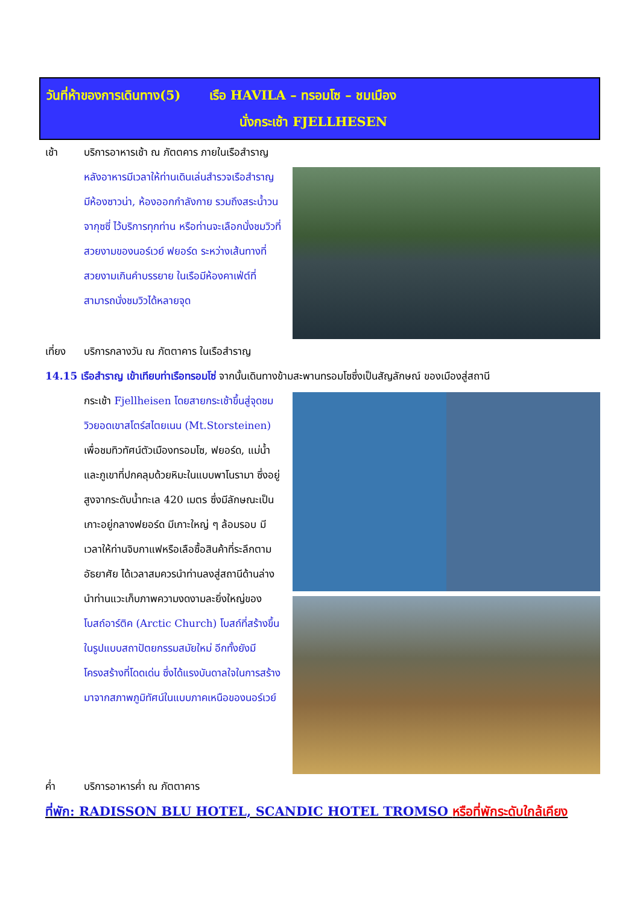วันที่ห้าของการเดินทาง(5) เรือ HAVILA – ทรอมโซ – ชมเมือง
นั่งกระเช้า FJELLHESEN
เช้า บริการอาหารเช้า ณ ภัตตคาร ภายในเรือสำราญ
หลังอาหารมีเวลาให้ท่านเดินเล่นสำรวจเรือสำราญ มีห้องซาวน่า, ห้องออกกำลังกาย รวมถึงสระน้ำวนจากุซซี่ ไว้บริการทุกท่าน หรือท่านจะเลือกนั่งชมวิวที่สวยงามของนอร์เวย์ ฟยอร์ด ระหว่างเส้นทางที่สวยงามเกินคำบรรยาย ในเรือมีห้องคาเฟ่ต์ที่สามารถนั่งชมวิวได้หลายจุด
เที่ยง บริการกลางวัน ณ ภัตตาคาร ในเรือสำราญ
14.15 เรือสำราญ เข้าเทียบท่าเรือทรอมโซ่ จากนั้นเดินทางข้ามสะพานทรอมโซซึ่งเป็นสัญลักษณ์ ของเมืองสู่สถานี
กระเช้า Fjellheisen โดยสายกระเช้าขึ้นสู่จุดชมวิวยอดเขาสโตร์สไตยเนน (Mt.Storsteinen) เพื่อชมทิวทัศน์ตัวเมืองทรอมโซ, ฟยอร์ด, แม่น้ำและภูเขาที่ปกคลุมด้วยหิมะในแบบพาโนรามา ซึ่งอยู่สูงจากระดับน้ำทะเล 420 เมตร ซึ่งมีลักษณะเป็นเกาะอยู่กลางฟยอร์ด มีเกาะใหญ่ ๆ ล้อมรอบ มีเวลาให้ท่านจิบกาแฟหรือเลือซื้อสินค้าที่ระลึกตามอัธยาศัย ได้เวลาสมควรนำท่านลงสู่สถานีด้านล่าง นำท่านแวะเก็บภาพความงดงามละยิ่งใหญ่ของ โบสถ์อาร์ติค (Arctic Church) โบสถ์ที่สร้างขึ้นในรูปแบบสถาปัตยกรรมสมัยใหม่ อีกทั้งยังมีโครงสร้างที่โดดเด่น ซึ่งได้แรงบันดาลใจในการสร้างมาจากสภาพภูมิทัศน์ในแบบภาคเหนือของนอร์เวย์
ค่ำ บริการอาหารค่ำ ณ ภัตตาคาร
ที่พัก: RADISSON BLU HOTEL, SCANDIC HOTEL TROMSO หรือที่พักระดับใกล้เคียง